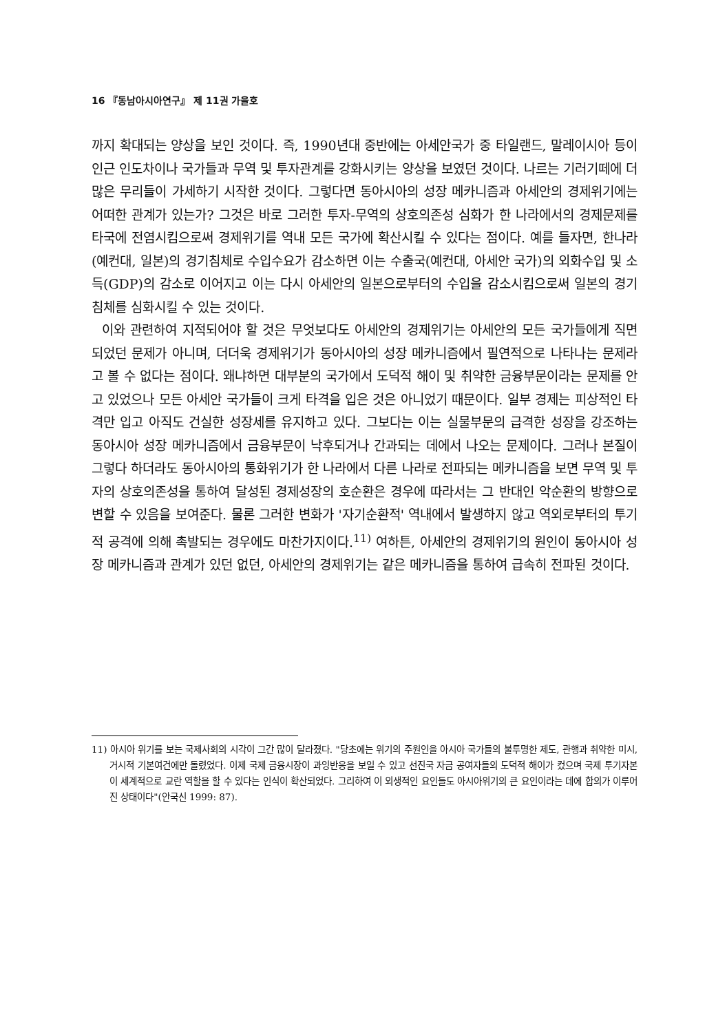16 『동남아시아연구』 제 11권 가을호
까지 확대되는 양상을 보인 것이다. 즉, 1990년대 중반에는 아세안국가 중 타일랜드, 말레이시아 등이 인근 인도차이나 국가들과 무역 및 투자관계를 강화시키는 양상을 보였던 것이다. 나르는 기러기떼에 더 많은 무리들이 가세하기 시작한 것이다. 그렇다면 동아시아의 성장 메카니즘과 아세안의 경제위기에는 어떠한 관계가 있는가? 그것은 바로 그러한 투자-무역의 상호의존성 심화가 한 나라에서의 경제문제를 타국에 전염시킴으로써 경제위기를 역내 모든 국가에 확산시킬 수 있다는 점이다. 예를 들자면, 한나라(예컨대, 일본)의 경기침체로 수입수요가 감소하면 이는 수출국(예컨대, 아세안 국가)의 외화수입 및 소득(GDP)의 감소로 이어지고 이는 다시 아세안의 일본으로부터의 수입을 감소시킴으로써 일본의 경기침체를 심화시킬 수 있는 것이다.
이와 관련하여 지적되어야 할 것은 무엇보다도 아세안의 경제위기는 아세안의 모든 국가들에게 직면되었던 문제가 아니며, 더더욱 경제위기가 동아시아의 성장 메카니즘에서 필연적으로 나타나는 문제라고 볼 수 없다는 점이다. 왜냐하면 대부분의 국가에서 도덕적 해이 및 취약한 금융부문이라는 문제를 안고 있었으나 모든 아세안 국가들이 크게 타격을 입은 것은 아니었기 때문이다. 일부 경제는 피상적인 타격만 입고 아직도 건실한 성장세를 유지하고 있다. 그보다는 이는 실물부문의 급격한 성장을 강조하는 동아시아 성장 메카니즘에서 금융부문이 낙후되거나 간과되는 데에서 나오는 문제이다. 그러나 본질이 그렇다 하더라도 동아시아의 통화위기가 한 나라에서 다른 나라로 전파되는 메카니즘을 보면 무역 및 투자의 상호의존성을 통하여 달성된 경제성장의 호순환은 경우에 따라서는 그 반대인 악순환의 방향으로 변할 수 있음을 보여준다. 물론 그러한 변화가 '자기순환적' 역내에서 발생하지 않고 역외로부터의 투기적 공격에 의해 촉발되는 경우에도 마찬가지이다.<sup>11)</sup> 여하튼, 아세안의 경제위기의 원인이 동아시아 성장 메카니즘과 관계가 있던 없던, 아세안의 경제위기는 같은 메카니즘을 통하여 급속히 전파된 것이다.
11) 아시아 위기를 보는 국제사회의 시각이 그간 많이 달라졌다. "당초에는 위기의 주원인을 아시아 국가들의 불투명한 제도, 관행과 취약한 미시, 거시적 기본여건에만 돌렸었다. 이제 국제 금융시장이 과잉반응을 보일 수 있고 선진국 자금 공여자들의 도덕적 해이가 컸으며 국제 투기자본이 세계적으로 교란 역할을 할 수 있다는 인식이 확산되었다. 그리하여 이 외생적인 요인들도 아시아위기의 큰 요인이라는 데에 합의가 이루어진 상태이다"(안국신 1999: 87).